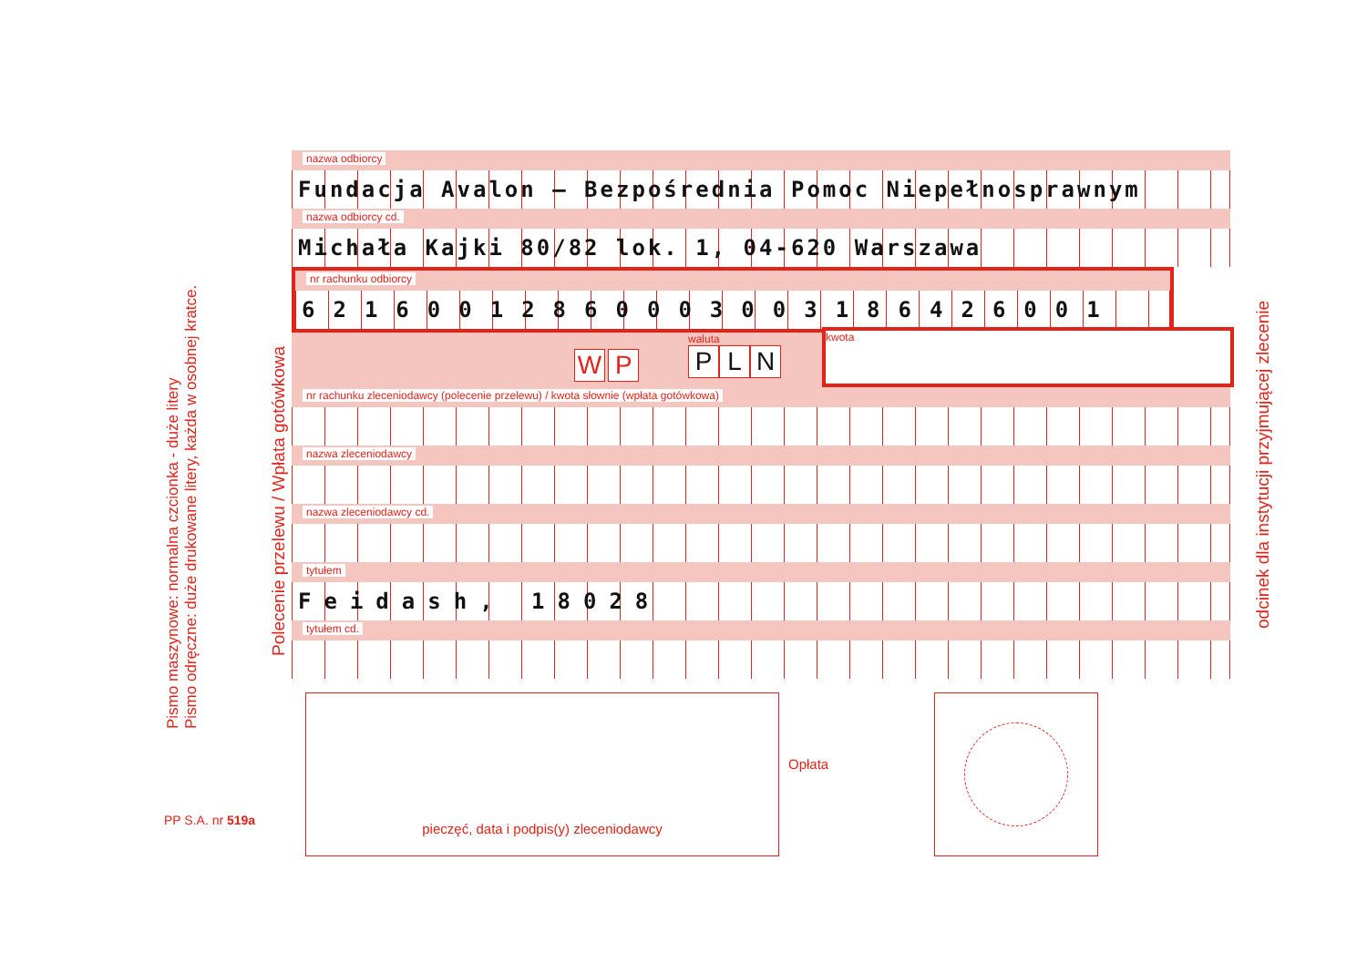Pismo maszynowe: normalna czcionka - duże litery
Pismo odręczne: duże drukowane litery, każda w osobnej kratce.
Polecenie przelewu / Wpłata gotówkowa
odcinek dla instytucji przyjmującej zlecenie
PP S.A. nr 519a
nazwa odbiorcy
Fundacja Avalon – Bezpośrednia Pomoc Niepełnosprawnym
nazwa odbiorcy cd.
Michała Kajki 80/82 lok. 1, 04-620 Warszawa
nr rachunku odbiorcy
62160012860003003186426001
W P
waluta
P L N
kwota
nr rachunku zleceniodawcy (polecenie przelewu) / kwota słownie (wpłata gotówkowa)
nazwa zleceniodawcy
nazwa zleceniodawcy cd.
tytułem
Feidash, 18028
tytułem cd.
pieczęć, data i podpis(y) zleceniodawcy
Opłata